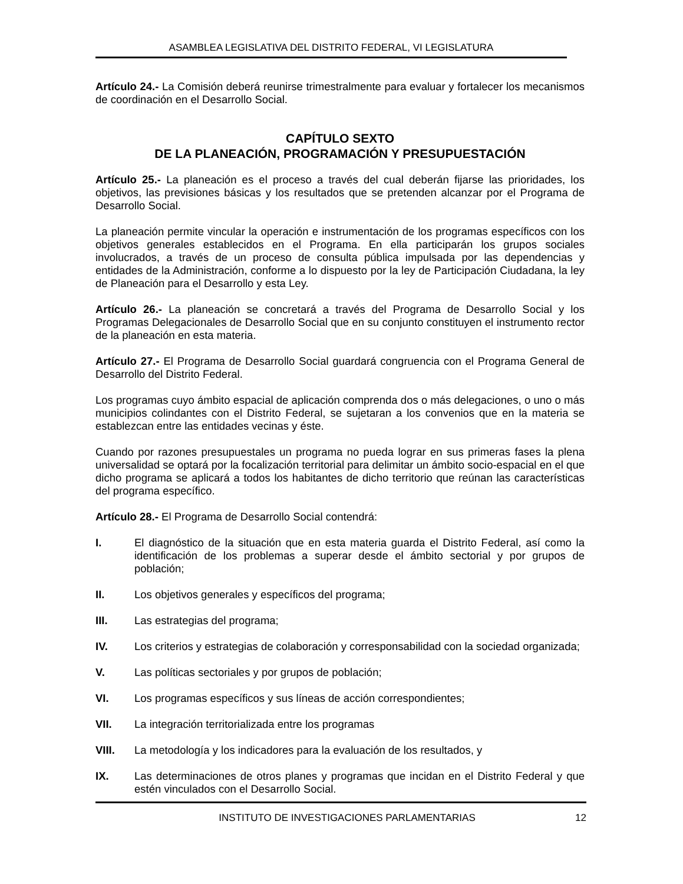ASAMBLEA LEGISLATIVA DEL DISTRITO FEDERAL, VI LEGISLATURA
Artículo 24.- La Comisión deberá reunirse trimestralmente para evaluar y fortalecer los mecanismos de coordinación en el Desarrollo Social.
CAPÍTULO SEXTO
DE LA PLANEACIÓN, PROGRAMACIÓN Y PRESUPUESTACIÓN
Artículo 25.- La planeación es el proceso a través del cual deberán fijarse las prioridades, los objetivos, las previsiones básicas y los resultados que se pretenden alcanzar por el Programa de Desarrollo Social.
La planeación permite vincular la operación e instrumentación de los programas específicos con los objetivos generales establecidos en el Programa. En ella participarán los grupos sociales involucrados, a través de un proceso de consulta pública impulsada por las dependencias y entidades de la Administración, conforme a lo dispuesto por la ley de Participación Ciudadana, la ley de Planeación para el Desarrollo y esta Ley.
Artículo 26.- La planeación se concretará a través del Programa de Desarrollo Social y los Programas Delegacionales de Desarrollo Social que en su conjunto constituyen el instrumento rector de la planeación en esta materia.
Artículo 27.- El Programa de Desarrollo Social guardará congruencia con el Programa General de Desarrollo del Distrito Federal.
Los programas cuyo ámbito espacial de aplicación comprenda dos o más delegaciones, o uno o más municipios colindantes con el Distrito Federal, se sujetaran a los convenios que en la materia se establezcan entre las entidades vecinas y éste.
Cuando por razones presupuestales un programa no pueda lograr en sus primeras fases la plena universalidad se optará por la focalización territorial para delimitar un ámbito socio-espacial en el que dicho programa se aplicará a todos los habitantes de dicho territorio que reúnan las características del programa específico.
Artículo 28.- El Programa de Desarrollo Social contendrá:
I. El diagnóstico de la situación que en esta materia guarda el Distrito Federal, así como la identificación de los problemas a superar desde el ámbito sectorial y por grupos de población;
II. Los objetivos generales y específicos del programa;
III. Las estrategias del programa;
IV. Los criterios y estrategias de colaboración y corresponsabilidad con la sociedad organizada;
V. Las políticas sectoriales y por grupos de población;
VI. Los programas específicos y sus líneas de acción correspondientes;
VII. La integración territorializada entre los programas
VIII. La metodología y los indicadores para la evaluación de los resultados, y
IX. Las determinaciones de otros planes y programas que incidan en el Distrito Federal y que estén vinculados con el Desarrollo Social.
INSTITUTO DE INVESTIGACIONES PARLAMENTARIAS 12